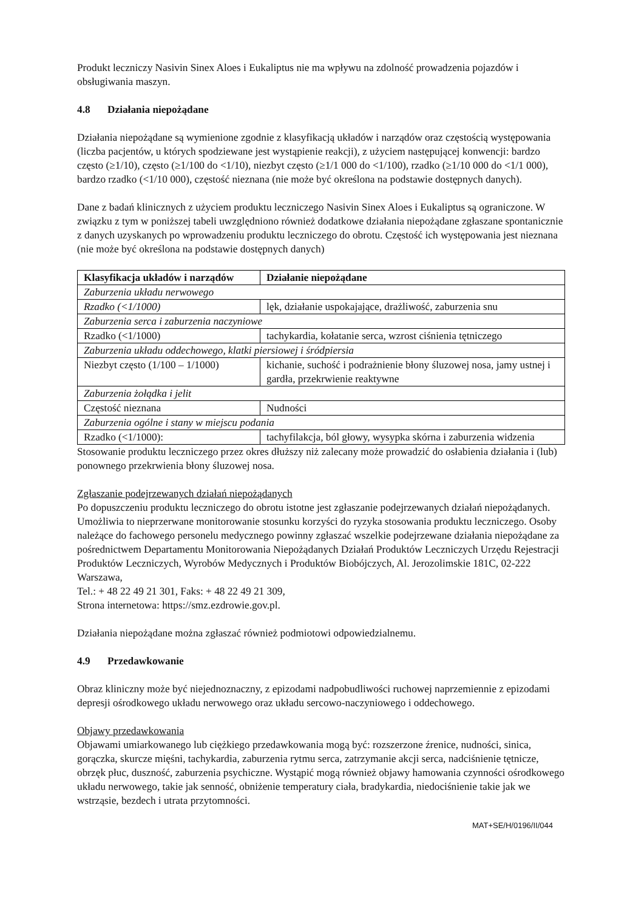Produkt leczniczy Nasivin Sinex Aloes i Eukaliptus nie ma wpływu na zdolność prowadzenia pojazdów i obsługiwania maszyn.
4.8 Działania niepożądane
Działania niepożądane są wymienione zgodnie z klasyfikacją układów i narządów oraz częstością występowania (liczba pacjentów, u których spodziewane jest wystąpienie reakcji), z użyciem następującej konwencji: bardzo często (≥1/10), często (≥1/100 do <1/10), niezbyt często (≥1/1 000 do <1/100), rzadko (≥1/10 000 do <1/1 000), bardzo rzadko (<1/10 000), częstość nieznana (nie może być określona na podstawie dostępnych danych).
Dane z badań klinicznych z użyciem produktu leczniczego Nasivin Sinex Aloes i Eukaliptus są ograniczone. W związku z tym w poniższej tabeli uwzględniono również dodatkowe działania niepożądane zgłaszane spontanicznie z danych uzyskanych po wprowadzeniu produktu leczniczego do obrotu. Częstość ich występowania jest nieznana (nie może być określona na podstawie dostępnych danych)
| Klasyfikacja układów i narządów | Działanie niepożądane |
| --- | --- |
| Zaburzenia układu nerwowego | |
| Rzadko (<1/1000) | lęk, działanie uspokajające, drażliwość, zaburzenia snu |
| Zaburzenia serca i zaburzenia naczyniowe | |
| Rzadko (<1/1000) | tachykardia, kołatanie serca, wzrost ciśnienia tętniczego |
| Zaburzenia układu oddechowego, klatki piersiowej i śródpiersia | |
| Niezbyt często (1/100 – 1/1000) | kichanie, suchość i podrażnienie błony śluzowej nosa, jamy ustnej i gardła, przekrwienie reaktywne |
| Zaburzenia żołądka i jelit | |
| Częstość nieznana | Nudności |
| Zaburzenia ogólne i stany w miejscu podania | |
| Rzadko (<1/1000): | tachyfilakcja, ból głowy, wysypka skórna i zaburzenia widzenia |
Stosowanie produktu leczniczego przez okres dłuższy niż zalecany może prowadzić do osłabienia działania i (lub) ponownego przekrwienia błony śluzowej nosa.
Zgłaszanie podejrzewanych działań niepożądanych
Po dopuszczeniu produktu leczniczego do obrotu istotne jest zgłaszanie podejrzewanych działań niepożądanych. Umożliwia to nieprzerwane monitorowanie stosunku korzyści do ryzyka stosowania produktu leczniczego. Osoby należące do fachowego personelu medycznego powinny zgłaszać wszelkie podejrzewane działania niepożądane za pośrednictwem Departamentu Monitorowania Niepożądanych Działań Produktów Leczniczych Urzędu Rejestracji Produktów Leczniczych, Wyrobów Medycznych i Produktów Biobójczych, Al. Jerozolimskie 181C, 02-222 Warszawa,
Tel.: + 48 22 49 21 301, Faks: + 48 22 49 21 309,
Strona internetowa: https://smz.ezdrowie.gov.pl.
Działania niepożądane można zgłaszać również podmiotowi odpowiedzialnemu.
4.9 Przedawkowanie
Obraz kliniczny może być niejednoznaczny, z epizodami nadpobudliwości ruchowej naprzemiennie z epizodami depresji ośrodkowego układu nerwowego oraz układu sercowo-naczyniowego i oddechowego.
Objawy przedawkowania
Objawami umiarkowanego lub ciężkiego przedawkowania mogą być: rozszerzone źrenice, nudności, sinica, gorączka, skurcze mięśni, tachykardia, zaburzenia rytmu serca, zatrzymanie akcji serca, nadciśnienie tętnicze, obrzęk płuc, duszność, zaburzenia psychiczne. Wystąpić mogą również objawy hamowania czynności ośrodkowego układu nerwowego, takie jak senność, obniżenie temperatury ciała, bradykardia, niedociśnienie takie jak we wstrząsie, bezdech i utrata przytomności.
MAT+SE/H/0196/II/044